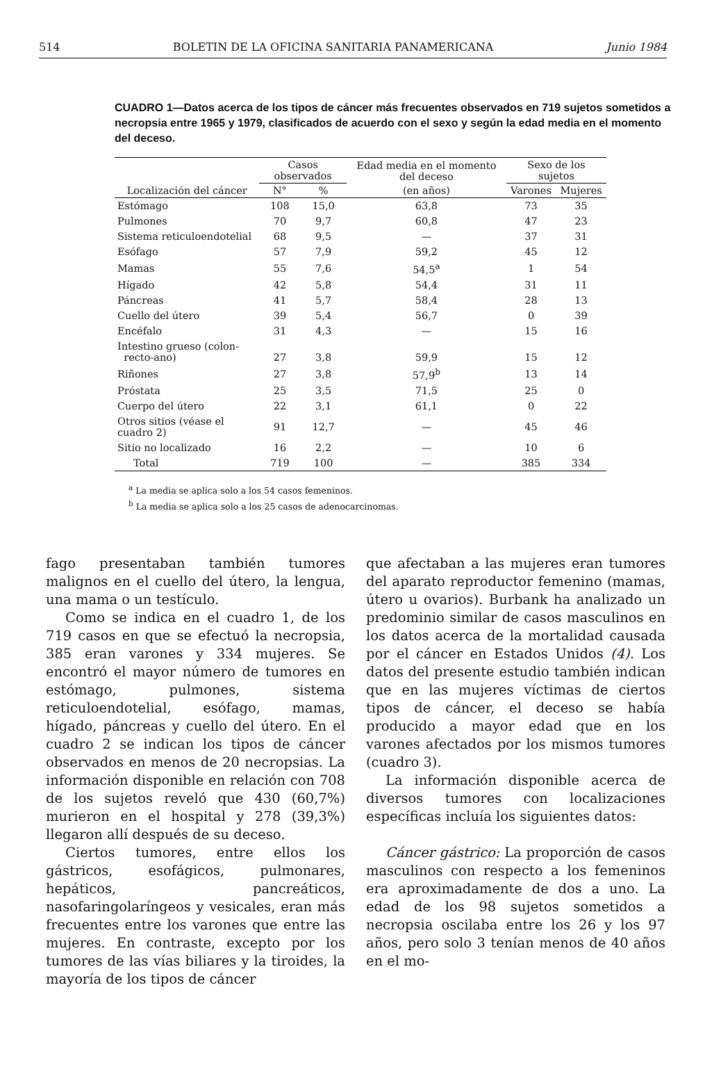514 BOLETIN DE LA OFICINA SANITARIA PANAMERICANA Junio 1984
CUADRO 1—Datos acerca de los tipos de cáncer más frecuentes observados en 719 sujetos sometidos a necropsia entre 1965 y 1979, clasificados de acuerdo con el sexo y según la edad media en el momento del deceso.
| | Casos observados | | Edad media en el momento del deceso | Sexo de los sujetos | |
| --- | --- | --- | --- | --- | --- |
| Localización del cáncer | N° | % | (en años) | Varones | Mujeres |
| Estómago | 108 | 15,0 | 63,8 | 73 | 35 |
| Pulmones | 70 | 9,7 | 60,8 | 47 | 23 |
| Sistema reticuloendotelial | 68 | 9,5 | — | 37 | 31 |
| Esófago | 57 | 7,9 | 59,2 | 45 | 12 |
| Mamas | 55 | 7,6 | 54,5<sup>a</sup> | 1 | 54 |
| Hígado | 42 | 5,8 | 54,4 | 31 | 11 |
| Páncreas | 41 | 5,7 | 58,4 | 28 | 13 |
| Cuello del útero | 39 | 5,4 | 56,7 | 0 | 39 |
| Encéfalo | 31 | 4,3 | — | 15 | 16 |
| Intestino grueso (colon- recto-ano) | 27 | 3,8 | 59,9 | 15 | 12 |
| Riñones | 27 | 3,8 | 57,9<sup>b</sup> | 13 | 14 |
| Próstata | 25 | 3,5 | 71,5 | 25 | 0 |
| Cuerpo del útero | 22 | 3,1 | 61,1 | 0 | 22 |
| Otros sitios (véase el cuadro 2) | 91 | 12,7 | — | 45 | 46 |
| Sitio no localizado | 16 | 2,2 | — | 10 | 6 |
| Total | 719 | 100 | — | 385 | 334 |
<sup>a</sup> La media se aplica solo a los 54 casos femeninos.
<sup>b</sup> La media se aplica solo a los 25 casos de adenocarcinomas.
fago presentaban también tumores malignos en el cuello del útero, la lengua, una mama o un testículo.
Como se indica en el cuadro 1, de los 719 casos en que se efectuó la necropsia, 385 eran varones y 334 mujeres. Se encontró el mayor número de tumores en estómago, pulmones, sistema reticuloendotelial, esófago, mamas, hígado, páncreas y cuello del útero. En el cuadro 2 se indican los tipos de cáncer observados en menos de 20 necropsias. La información disponible en relación con 708 de los sujetos reveló que 430 (60,7%) murieron en el hospital y 278 (39,3%) llegaron allí después de su deceso.
Ciertos tumores, entre ellos los gástricos, esofágicos, pulmonares, hepáticos, pancreáticos, nasofaringolaríngeos y vesicales, eran más frecuentes entre los varones que entre las mujeres. En contraste, excepto por los tumores de las vías biliares y la tiroides, la mayoría de los tipos de cáncer
que afectaban a las mujeres eran tumores del aparato reproductor femenino (mamas, útero u ovarios). Burbank ha analizado un predominio similar de casos masculinos en los datos acerca de la mortalidad causada por el cáncer en Estados Unidos (4). Los datos del presente estudio también indican que en las mujeres víctimas de ciertos tipos de cáncer, el deceso se había producido a mayor edad que en los varones afectados por los mismos tumores (cuadro 3).
La información disponible acerca de diversos tumores con localizaciones específicas incluía los siguientes datos:
Cáncer gástrico: La proporción de casos masculinos con respecto a los femeninos era aproximadamente de dos a uno. La edad de los 98 sujetos sometidos a necropsia oscilaba entre los 26 y los 97 años, pero solo 3 tenían menos de 40 años en el mo-